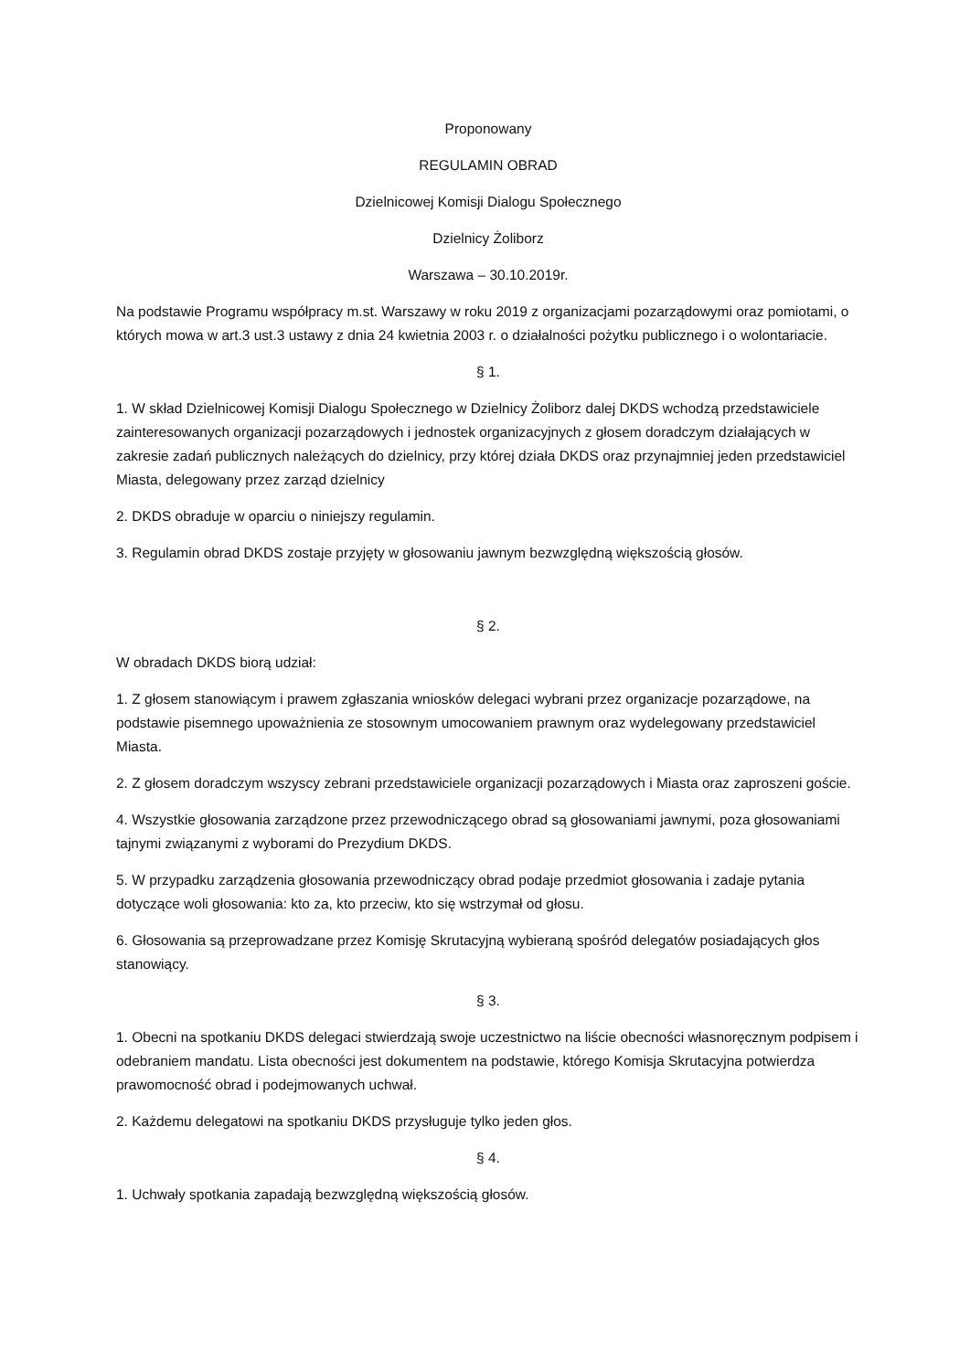Proponowany
REGULAMIN OBRAD
Dzielnicowej Komisji Dialogu Społecznego
Dzielnicy Żoliborz
Warszawa – 30.10.2019r.
Na podstawie Programu współpracy m.st. Warszawy w roku 2019 z organizacjami pozarządowymi oraz pomiotami, o których mowa w art.3 ust.3 ustawy z dnia 24 kwietnia 2003 r. o działalności pożytku publicznego i o wolontariacie.
§ 1.
1. W skład Dzielnicowej Komisji Dialogu Społecznego w Dzielnicy Żoliborz dalej DKDS wchodzą przedstawiciele zainteresowanych organizacji pozarządowych i jednostek organizacyjnych z głosem doradczym działających w zakresie zadań publicznych należących do dzielnicy, przy której działa DKDS oraz przynajmniej jeden przedstawiciel Miasta, delegowany przez zarząd dzielnicy
2. DKDS obraduje w oparciu o niniejszy regulamin.
3. Regulamin obrad DKDS zostaje przyjęty w głosowaniu jawnym bezwzględną większością głosów.
§ 2.
W obradach DKDS biorą udział:
1. Z głosem stanowiącym i prawem zgłaszania wniosków delegaci wybrani przez organizacje pozarządowe, na podstawie pisemnego upoważnienia ze stosownym umocowaniem prawnym oraz wydelegowany przedstawiciel Miasta.
2. Z głosem doradczym wszyscy zebrani przedstawiciele organizacji pozarządowych i Miasta oraz zaproszeni goście.
4. Wszystkie głosowania zarządzone przez przewodniczącego obrad są głosowaniami jawnymi, poza głosowaniami tajnymi związanymi z wyborami do Prezydium DKDS.
5. W przypadku zarządzenia głosowania przewodniczący obrad podaje przedmiot głosowania i zadaje pytania dotyczące woli głosowania: kto za, kto przeciw, kto się wstrzymał od głosu.
6. Głosowania są przeprowadzane przez Komisję Skrutacyjną wybieraną spośród delegatów posiadających głos stanowiący.
§ 3.
1. Obecni na spotkaniu DKDS delegaci stwierdzają swoje uczestnictwo na liście obecności własnoręcznym podpisem i odebraniem mandatu. Lista obecności jest dokumentem na podstawie, którego Komisja Skrutacyjna potwierdza prawomocność obrad i podejmowanych uchwał.
2. Każdemu delegatowi na spotkaniu DKDS przysługuje tylko jeden głos.
§ 4.
1. Uchwały spotkania zapadają bezwzględną większością głosów.